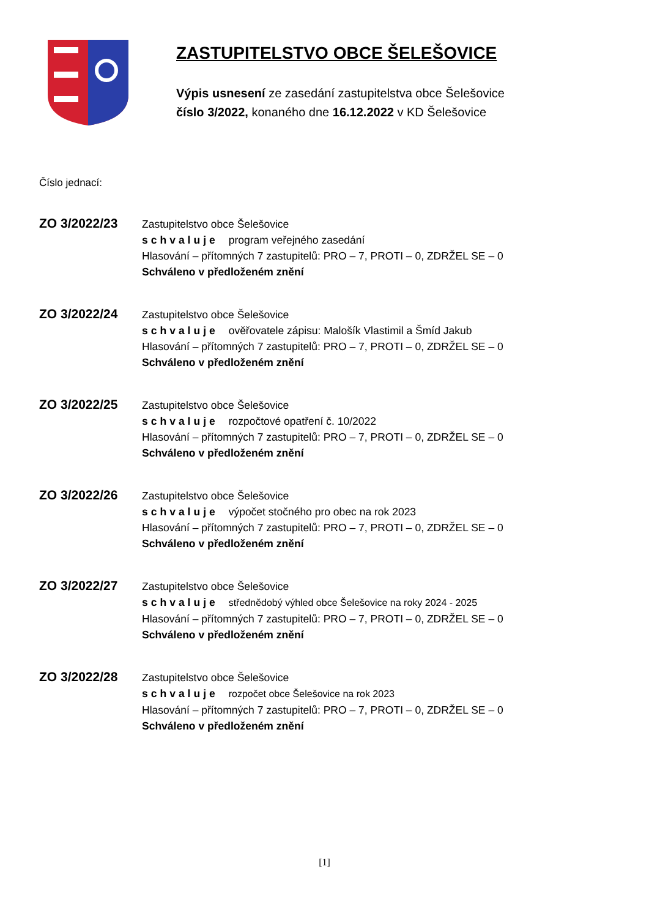ZASTUPITELSTVO OBCE ŠELEŠOVICE
Výpis usnesení ze zasedání zastupitelstva obce Šelešovice
číslo 3/2022, konaného dne 16.12.2022 v KD Šelešovice
Číslo jednací:
ZO 3/2022/23
Zastupitelstvo obce Šelešovice
schvaluje program veřejného zasedání
Hlasování – přítomných 7 zastupitelů: PRO – 7, PROTI – 0, ZDRŽEL SE – 0
Schváleno v předloženém znění
ZO 3/2022/24
Zastupitelstvo obce Šelešovice
schvaluje ověřovatele zápisu: Malošík Vlastimil a Šmíd Jakub
Hlasování – přítomných 7 zastupitelů: PRO – 7, PROTI – 0, ZDRŽEL SE – 0
Schváleno v předloženém znění
ZO 3/2022/25
Zastupitelstvo obce Šelešovice
schvaluje rozpočtové opatření č. 10/2022
Hlasování – přítomných 7 zastupitelů: PRO – 7, PROTI – 0, ZDRŽEL SE – 0
Schváleno v předloženém znění
ZO 3/2022/26
Zastupitelstvo obce Šelešovice
schvaluje výpočet stočného pro obec na rok 2023
Hlasování – přítomných 7 zastupitelů: PRO – 7, PROTI – 0, ZDRŽEL SE – 0
Schváleno v předloženém znění
ZO 3/2022/27
Zastupitelstvo obce Šelešovice
schvaluje střednědobý výhled obce Šelešovice na roky 2024 - 2025
Hlasování – přítomných 7 zastupitelů: PRO – 7, PROTI – 0, ZDRŽEL SE – 0
Schváleno v předloženém znění
ZO 3/2022/28
Zastupitelstvo obce Šelešovice
schvaluje rozpočet obce Šelešovice na rok 2023
Hlasování – přítomných 7 zastupitelů: PRO – 7, PROTI – 0, ZDRŽEL SE – 0
Schváleno v předloženém znění
[1]